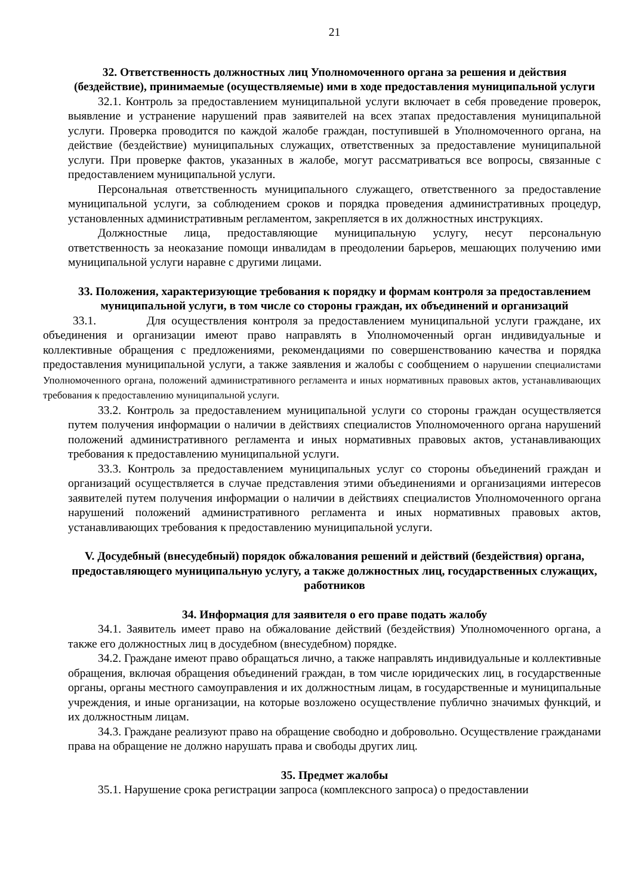21
32. Ответственность должностных лиц Уполномоченного органа за решения и действия (бездействие), принимаемые (осуществляемые) ими в ходе предоставления муниципальной услуги
32.1. Контроль за предоставлением муниципальной услуги включает в себя проведение проверок, выявление и устранение нарушений прав заявителей на всех этапах предоставления муниципальной услуги. Проверка проводится по каждой жалобе граждан, поступившей в Уполномоченного органа, на действие (бездействие) муниципальных служащих, ответственных за предоставление муниципальной услуги. При проверке фактов, указанных в жалобе, могут рассматриваться все вопросы, связанные с предоставлением муниципальной услуги.
Персональная ответственность муниципального служащего, ответственного за предоставление муниципальной услуги, за соблюдением сроков и порядка проведения административных процедур, установленных административным регламентом, закрепляется в их должностных инструкциях.
Должностные лица, предоставляющие муниципальную услугу, несут персональную ответственность за неоказание помощи инвалидам в преодолении барьеров, мешающих получению ими муниципальной услуги наравне с другими лицами.
33. Положения, характеризующие требования к порядку и формам контроля за предоставлением муниципальной услуги, в том числе со стороны граждан, их объединений и организаций
33.1. Для осуществления контроля за предоставлением муниципальной услуги граждане, их объединения и организации имеют право направлять в Уполномоченный орган индивидуальные и коллективные обращения с предложениями, рекомендациями по совершенствованию качества и порядка предоставления муниципальной услуги, а также заявления и жалобы с сообщением о нарушении специалистами Уполномоченного органа, положений административного регламента и иных нормативных правовых актов, устанавливающих требования к предоставлению муниципальной услуги.
33.2. Контроль за предоставлением муниципальной услуги со стороны граждан осуществляется путем получения информации о наличии в действиях специалистов Уполномоченного органа нарушений положений административного регламента и иных нормативных правовых актов, устанавливающих требования к предоставлению муниципальной услуги.
33.3. Контроль за предоставлением муниципальных услуг со стороны объединений граждан и организаций осуществляется в случае представления этими объединениями и организациями интересов заявителей путем получения информации о наличии в действиях специалистов Уполномоченного органа нарушений положений административного регламента и иных нормативных правовых актов, устанавливающих требования к предоставлению муниципальной услуги.
V. Досудебный (внесудебный) порядок обжалования решений и действий (бездействия) органа, предоставляющего муниципальную услугу, а также должностных лиц, государственных служащих, работников
34. Информация для заявителя о его праве подать жалобу
34.1. Заявитель имеет право на обжалование действий (бездействия) Уполномоченного органа, а также его должностных лиц в досудебном (внесудебном) порядке.
34.2. Граждане имеют право обращаться лично, а также направлять индивидуальные и коллективные обращения, включая обращения объединений граждан, в том числе юридических лиц, в государственные органы, органы местного самоуправления и их должностным лицам, в государственные и муниципальные учреждения, и иные организации, на которые возложено осуществление публично значимых функций, и их должностным лицам.
34.3. Граждане реализуют право на обращение свободно и добровольно. Осуществление гражданами права на обращение не должно нарушать права и свободы других лиц.
35. Предмет жалобы
35.1. Нарушение срока регистрации запроса (комплексного запроса) о предоставлении